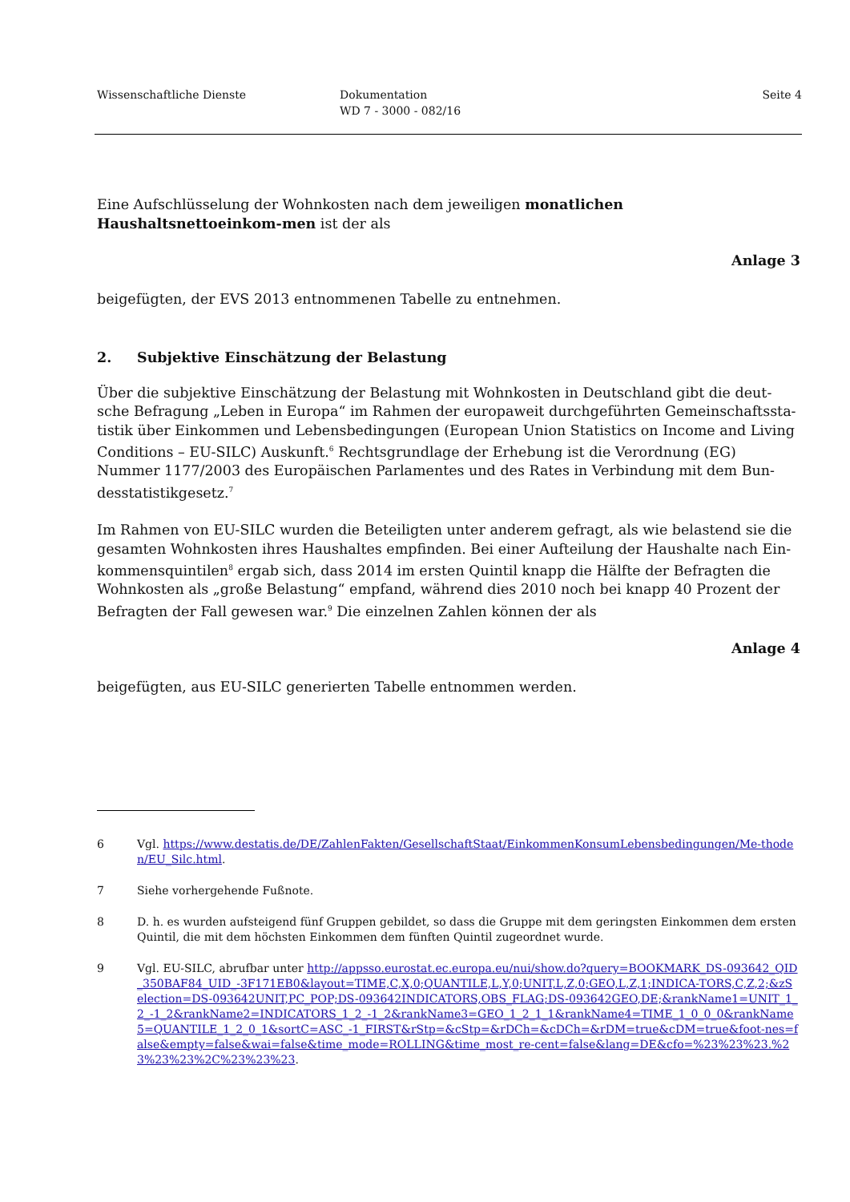Wissenschaftliche Dienste Dokumentation
WD 7 - 3000 - 082/16
Seite 4
Eine Aufschlüsselung der Wohnkosten nach dem jeweiligen monatlichen Haushaltsnettoeinkom-men ist der als
Anlage 3
beigefügten, der EVS 2013 entnommenen Tabelle zu entnehmen.
2. Subjektive Einschätzung der Belastung
Über die subjektive Einschätzung der Belastung mit Wohnkosten in Deutschland gibt die deut-sche Befragung „Leben in Europa“ im Rahmen der europaweit durchgeführten Gemeinschaftssta-tistik über Einkommen und Lebensbedingungen (European Union Statistics on Income and Living Conditions – EU-SILC) Auskunft.<sup>6</sup> Rechtsgrundlage der Erhebung ist die Verordnung (EG) Nummer 1177/2003 des Europäischen Parlamentes und des Rates in Verbindung mit dem Bun-desstatistikgesetz.<sup>7</sup>
Im Rahmen von EU-SILC wurden die Beteiligten unter anderem gefragt, als wie belastend sie die gesamten Wohnkosten ihres Haushaltes empfinden. Bei einer Aufteilung der Haushalte nach Ein-kommensquintilen<sup>8</sup> ergab sich, dass 2014 im ersten Quintil knapp die Hälfte der Befragten die Wohnkosten als „große Belastung“ empfand, während dies 2010 noch bei knapp 40 Prozent der Befragten der Fall gewesen war.<sup>9</sup> Die einzelnen Zahlen können der als
Anlage 4
beigefügten, aus EU-SILC generierten Tabelle entnommen werden.
6 Vgl. https://www.destatis.de/DE/ZahlenFakten/GesellschaftStaat/EinkommenKonsumLebensbedingungen/Me-thoden/EU_Silc.html.
7 Siehe vorhergehende Fußnote.
8 D. h. es wurden aufsteigend fünf Gruppen gebildet, so dass die Gruppe mit dem geringsten Einkommen dem ersten Quintil, die mit dem höchsten Einkommen dem fünften Quintil zugeordnet wurde.
9 Vgl. EU-SILC, abrufbar unter http://appsso.eurostat.ec.europa.eu/nui/show.do?query=BOOKMARK_DS-093642_QID_350BAF84_UID_-3F171EB0&layout=TIME,C,X,0;QUANTILE,L,Y,0;UNIT,L,Z,0;GEO,L,Z,1;INDICA-TORS,C,Z,2;&zSelection=DS-093642UNIT,PC_POP;DS-093642INDICATORS,OBS_FLAG;DS-093642GEO,DE;&rankName1=UNIT_1_2_-1_2&rankName2=INDICATORS_1_2_-1_2&rankName3=GEO_1_2_1_1&rankName4=TIME_1_0_0_0&rankName5=QUANTILE_1_2_0_1&sortC=ASC_-1_FIRST&rStp=&cStp=&rDCh=&cDCh=&rDM=true&cDM=true&foot-nes=false&empty=false&wai=false&time_mode=ROLLING&time_most_re-cent=false&lang=DE&cfo=%23%23%23.%23%23%23%2C%23%23%23.